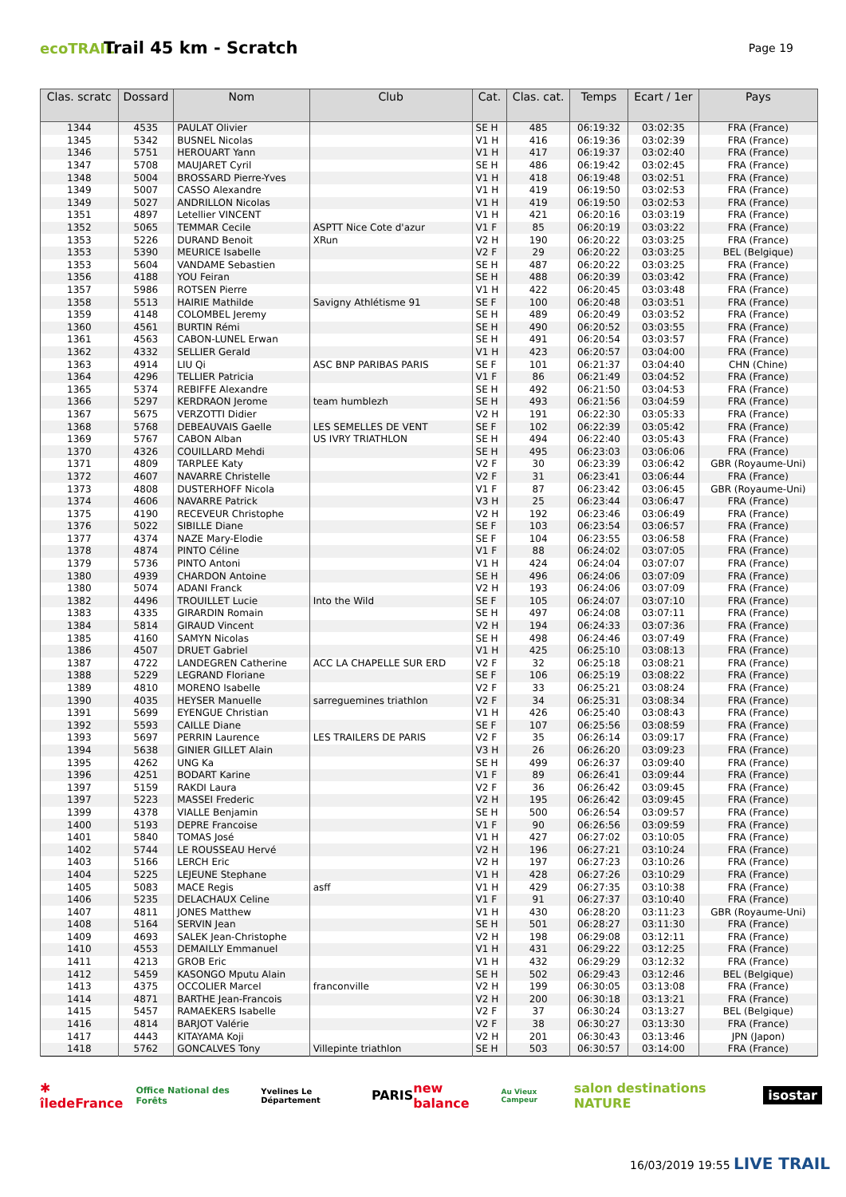ecoTRAIL
Trail 45 km - Scratch
Page 19
| Clas. scratc | Dossard | Nom | Club | Cat. | Clas. cat. | Temps | Ecart / 1er | Pays |
| --- | --- | --- | --- | --- | --- | --- | --- | --- |
| 1344 | 4535 | PAULAT Olivier | | SE H | 485 | 06:19:32 | 03:02:35 | FRA (France) |
| 1345 | 5342 | BUSNEL Nicolas | | V1 H | 416 | 06:19:36 | 03:02:39 | FRA (France) |
| 1346 | 5751 | HEROUART Yann | | V1 H | 417 | 06:19:37 | 03:02:40 | FRA (France) |
| 1347 | 5708 | MAUJARET Cyril | | SE H | 486 | 06:19:42 | 03:02:45 | FRA (France) |
| 1348 | 5004 | BROSSARD Pierre-Yves | | V1 H | 418 | 06:19:48 | 03:02:51 | FRA (France) |
| 1349 | 5007 | CASSO Alexandre | | V1 H | 419 | 06:19:50 | 03:02:53 | FRA (France) |
| 1349 | 5027 | ANDRILLON Nicolas | | V1 H | 419 | 06:19:50 | 03:02:53 | FRA (France) |
| 1351 | 4897 | Letellier VINCENT | | V1 H | 421 | 06:20:16 | 03:03:19 | FRA (France) |
| 1352 | 5065 | TEMMAR Cecile | ASPTT Nice Cote d'azur | V1 F | 85 | 06:20:19 | 03:03:22 | FRA (France) |
| 1353 | 5226 | DURAND Benoit | XRun | V2 H | 190 | 06:20:22 | 03:03:25 | FRA (France) |
| 1353 | 5390 | MEURICE Isabelle | | V2 F | 29 | 06:20:22 | 03:03:25 | BEL (Belgique) |
| 1353 | 5604 | VANDAME Sebastien | | SE H | 487 | 06:20:22 | 03:03:25 | FRA (France) |
| 1356 | 4188 | YOU Feiran | | SE H | 488 | 06:20:39 | 03:03:42 | FRA (France) |
| 1357 | 5986 | ROTSEN Pierre | | V1 H | 422 | 06:20:45 | 03:03:48 | FRA (France) |
| 1358 | 5513 | HAIRIE Mathilde | Savigny Athlétisme 91 | SE F | 100 | 06:20:48 | 03:03:51 | FRA (France) |
| 1359 | 4148 | COLOMBEL Jeremy | | SE H | 489 | 06:20:49 | 03:03:52 | FRA (France) |
| 1360 | 4561 | BURTIN Rémi | | SE H | 490 | 06:20:52 | 03:03:55 | FRA (France) |
| 1361 | 4563 | CABON-LUNEL Erwan | | SE H | 491 | 06:20:54 | 03:03:57 | FRA (France) |
| 1362 | 4332 | SELLIER Gerald | | V1 H | 423 | 06:20:57 | 03:04:00 | FRA (France) |
| 1363 | 4914 | LIU Qi | ASC BNP PARIBAS PARIS | SE F | 101 | 06:21:37 | 03:04:40 | CHN (Chine) |
| 1364 | 4296 | TELLIER Patricia | | V1 F | 86 | 06:21:49 | 03:04:52 | FRA (France) |
| 1365 | 5374 | REBIFFE Alexandre | | SE H | 492 | 06:21:50 | 03:04:53 | FRA (France) |
| 1366 | 5297 | KERDRAON Jerome | team humblezh | SE H | 493 | 06:21:56 | 03:04:59 | FRA (France) |
| 1367 | 5675 | VERZOTTI Didier | | V2 H | 191 | 06:22:30 | 03:05:33 | FRA (France) |
| 1368 | 5768 | DEBEAUVAIS Gaelle | LES SEMELLES DE VENT | SE F | 102 | 06:22:39 | 03:05:42 | FRA (France) |
| 1369 | 5767 | CABON Alban | US IVRY TRIATHLON | SE H | 494 | 06:22:40 | 03:05:43 | FRA (France) |
| 1370 | 4326 | COUILLARD Mehdi | | SE H | 495 | 06:23:03 | 03:06:06 | FRA (France) |
| 1371 | 4809 | TARPLEE Katy | | V2 F | 30 | 06:23:39 | 03:06:42 | GBR (Royaume-Uni) |
| 1372 | 4607 | NAVARRE Christelle | | V2 F | 31 | 06:23:41 | 03:06:44 | FRA (France) |
| 1373 | 4808 | DUSTERHOFF Nicola | | V1 F | 87 | 06:23:42 | 03:06:45 | GBR (Royaume-Uni) |
| 1374 | 4606 | NAVARRE Patrick | | V3 H | 25 | 06:23:44 | 03:06:47 | FRA (France) |
| 1375 | 4190 | RECEVEUR Christophe | | V2 H | 192 | 06:23:46 | 03:06:49 | FRA (France) |
| 1376 | 5022 | SIBILLE Diane | | SE F | 103 | 06:23:54 | 03:06:57 | FRA (France) |
| 1377 | 4374 | NAZE Mary-Elodie | | SE F | 104 | 06:23:55 | 03:06:58 | FRA (France) |
| 1378 | 4874 | PINTO Céline | | V1 F | 88 | 06:24:02 | 03:07:05 | FRA (France) |
| 1379 | 5736 | PINTO Antoni | | V1 H | 424 | 06:24:04 | 03:07:07 | FRA (France) |
| 1380 | 4939 | CHARDON Antoine | | SE H | 496 | 06:24:06 | 03:07:09 | FRA (France) |
| 1380 | 5074 | ADANI Franck | | V2 H | 193 | 06:24:06 | 03:07:09 | FRA (France) |
| 1382 | 4496 | TROUILLET Lucie | Into the Wild | SE F | 105 | 06:24:07 | 03:07:10 | FRA (France) |
| 1383 | 4335 | GIRARDIN Romain | | SE H | 497 | 06:24:08 | 03:07:11 | FRA (France) |
| 1384 | 5814 | GIRAUD Vincent | | V2 H | 194 | 06:24:33 | 03:07:36 | FRA (France) |
| 1385 | 4160 | SAMYN Nicolas | | SE H | 498 | 06:24:46 | 03:07:49 | FRA (France) |
| 1386 | 4507 | DRUET Gabriel | | V1 H | 425 | 06:25:10 | 03:08:13 | FRA (France) |
| 1387 | 4722 | LANDEGREN Catherine | ACC LA CHAPELLE SUR ERD | V2 F | 32 | 06:25:18 | 03:08:21 | FRA (France) |
| 1388 | 5229 | LEGRAND Floriane | | SE F | 106 | 06:25:19 | 03:08:22 | FRA (France) |
| 1389 | 4810 | MORENO Isabelle | | V2 F | 33 | 06:25:21 | 03:08:24 | FRA (France) |
| 1390 | 4035 | HEYSER Manuelle | sarreguemines triathlon | V2 F | 34 | 06:25:31 | 03:08:34 | FRA (France) |
| 1391 | 5699 | EYENGUE Christian | | V1 H | 426 | 06:25:40 | 03:08:43 | FRA (France) |
| 1392 | 5593 | CAILLE Diane | | SE F | 107 | 06:25:56 | 03:08:59 | FRA (France) |
| 1393 | 5697 | PERRIN Laurence | LES TRAILERS DE PARIS | V2 F | 35 | 06:26:14 | 03:09:17 | FRA (France) |
| 1394 | 5638 | GINIER GILLET Alain | | V3 H | 26 | 06:26:20 | 03:09:23 | FRA (France) |
| 1395 | 4262 | UNG Ka | | SE H | 499 | 06:26:37 | 03:09:40 | FRA (France) |
| 1396 | 4251 | BODART Karine | | V1 F | 89 | 06:26:41 | 03:09:44 | FRA (France) |
| 1397 | 5159 | RAKDI Laura | | V2 F | 36 | 06:26:42 | 03:09:45 | FRA (France) |
| 1397 | 5223 | MASSEI Frederic | | V2 H | 195 | 06:26:42 | 03:09:45 | FRA (France) |
| 1399 | 4378 | VIALLE Benjamin | | SE H | 500 | 06:26:54 | 03:09:57 | FRA (France) |
| 1400 | 5193 | DEPRE Francoise | | V1 F | 90 | 06:26:56 | 03:09:59 | FRA (France) |
| 1401 | 5840 | TOMAS José | | V1 H | 427 | 06:27:02 | 03:10:05 | FRA (France) |
| 1402 | 5744 | LE ROUSSEAU Hervé | | V2 H | 196 | 06:27:21 | 03:10:24 | FRA (France) |
| 1403 | 5166 | LERCH Eric | | V2 H | 197 | 06:27:23 | 03:10:26 | FRA (France) |
| 1404 | 5225 | LEJEUNE Stephane | | V1 H | 428 | 06:27:26 | 03:10:29 | FRA (France) |
| 1405 | 5083 | MACE Regis | asff | V1 H | 429 | 06:27:35 | 03:10:38 | FRA (France) |
| 1406 | 5235 | DELACHAUX Celine | | V1 F | 91 | 06:27:37 | 03:10:40 | FRA (France) |
| 1407 | 4811 | JONES Matthew | | V1 H | 430 | 06:28:20 | 03:11:23 | GBR (Royaume-Uni) |
| 1408 | 5164 | SERVIN Jean | | SE H | 501 | 06:28:27 | 03:11:30 | FRA (France) |
| 1409 | 4693 | SALEK Jean-Christophe | | V2 H | 198 | 06:29:08 | 03:12:11 | FRA (France) |
| 1410 | 4553 | DEMAILLY Emmanuel | | V1 H | 431 | 06:29:22 | 03:12:25 | FRA (France) |
| 1411 | 4213 | GROB Eric | | V1 H | 432 | 06:29:29 | 03:12:32 | FRA (France) |
| 1412 | 5459 | KASONGO Mputu Alain | | SE H | 502 | 06:29:43 | 03:12:46 | BEL (Belgique) |
| 1413 | 4375 | OCCOLIER Marcel | franconville | V2 H | 199 | 06:30:05 | 03:13:08 | FRA (France) |
| 1414 | 4871 | BARTHE Jean-Francois | | V2 H | 200 | 06:30:18 | 03:13:21 | FRA (France) |
| 1415 | 5457 | RAMAEKERS Isabelle | | V2 F | 37 | 06:30:24 | 03:13:27 | BEL (Belgique) |
| 1416 | 4814 | BARJOT Valérie | | V2 F | 38 | 06:30:27 | 03:13:30 | FRA (France) |
| 1417 | 4443 | KITAYAMA Koji | | V2 H | 201 | 06:30:43 | 03:13:46 | JPN (Japon) |
| 1418 | 5762 | GONCALVES Tony | Villepinte triathlon | SE H | 503 | 06:30:57 | 03:14:00 | FRA (France) |
✱ îledeFrance Office National des Forêts Yvelines Le Département PARIS new balance Au Vieux Campeur salon destinations NATURE isostar
16/03/2019 19:55 LIVE TRAIL